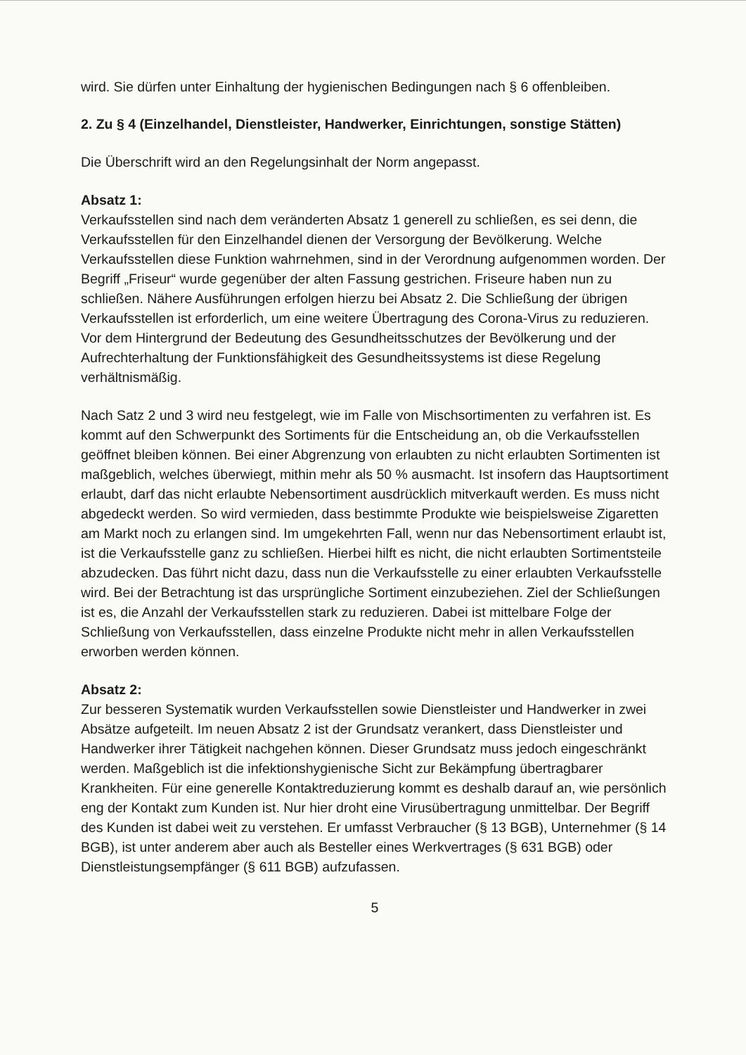wird. Sie dürfen unter Einhaltung der hygienischen Bedingungen nach § 6 offenbleiben.
2. Zu § 4 (Einzelhandel, Dienstleister, Handwerker, Einrichtungen, sonstige Stätten)
Die Überschrift wird an den Regelungsinhalt der Norm angepasst.
Absatz 1:
Verkaufsstellen sind nach dem veränderten Absatz 1 generell zu schließen, es sei denn, die Verkaufsstellen für den Einzelhandel dienen der Versorgung der Bevölkerung. Welche Verkaufsstellen diese Funktion wahrnehmen, sind in der Verordnung aufgenommen worden. Der Begriff „Friseur“ wurde gegenüber der alten Fassung gestrichen. Friseure haben nun zu schließen. Nähere Ausführungen erfolgen hierzu bei Absatz 2. Die Schließung der übrigen Verkaufsstellen ist erforderlich, um eine weitere Übertragung des Corona-Virus zu reduzieren. Vor dem Hintergrund der Bedeutung des Gesundheitsschutzes der Bevölkerung und der Aufrechterhaltung der Funktionsfähigkeit des Gesundheitssystems ist diese Regelung verhältnismäßig.
Nach Satz 2 und 3 wird neu festgelegt, wie im Falle von Mischsortimenten zu verfahren ist. Es kommt auf den Schwerpunkt des Sortiments für die Entscheidung an, ob die Verkaufsstellen geöffnet bleiben können. Bei einer Abgrenzung von erlaubten zu nicht erlaubten Sortimenten ist maßgeblich, welches überwiegt, mithin mehr als 50 % ausmacht. Ist insofern das Hauptsortiment erlaubt, darf das nicht erlaubte Nebensortiment ausdrücklich mitverkauft werden. Es muss nicht abgedeckt werden. So wird vermieden, dass bestimmte Produkte wie beispielsweise Zigaretten am Markt noch zu erlangen sind. Im umgekehrten Fall, wenn nur das Nebensortiment erlaubt ist, ist die Verkaufsstelle ganz zu schließen. Hierbei hilft es nicht, die nicht erlaubten Sortimentsteile abzudecken. Das führt nicht dazu, dass nun die Verkaufsstelle zu einer erlaubten Verkaufsstelle wird. Bei der Betrachtung ist das ursprüngliche Sortiment einzubeziehen. Ziel der Schließungen ist es, die Anzahl der Verkaufsstellen stark zu reduzieren. Dabei ist mittelbare Folge der Schließung von Verkaufsstellen, dass einzelne Produkte nicht mehr in allen Verkaufsstellen erworben werden können.
Absatz 2:
Zur besseren Systematik wurden Verkaufsstellen sowie Dienstleister und Handwerker in zwei Absätze aufgeteilt. Im neuen Absatz 2 ist der Grundsatz verankert, dass Dienstleister und Handwerker ihrer Tätigkeit nachgehen können. Dieser Grundsatz muss jedoch eingeschränkt werden. Maßgeblich ist die infektionshygienische Sicht zur Bekämpfung übertragbarer Krankheiten. Für eine generelle Kontaktreduzierung kommt es deshalb darauf an, wie persönlich eng der Kontakt zum Kunden ist. Nur hier droht eine Virusübertragung unmittelbar. Der Begriff des Kunden ist dabei weit zu verstehen. Er umfasst Verbraucher (§ 13 BGB), Unternehmer (§ 14 BGB), ist unter anderem aber auch als Besteller eines Werkvertrages (§ 631 BGB) oder Dienstleistungsempfänger (§ 611 BGB) aufzufassen.
5